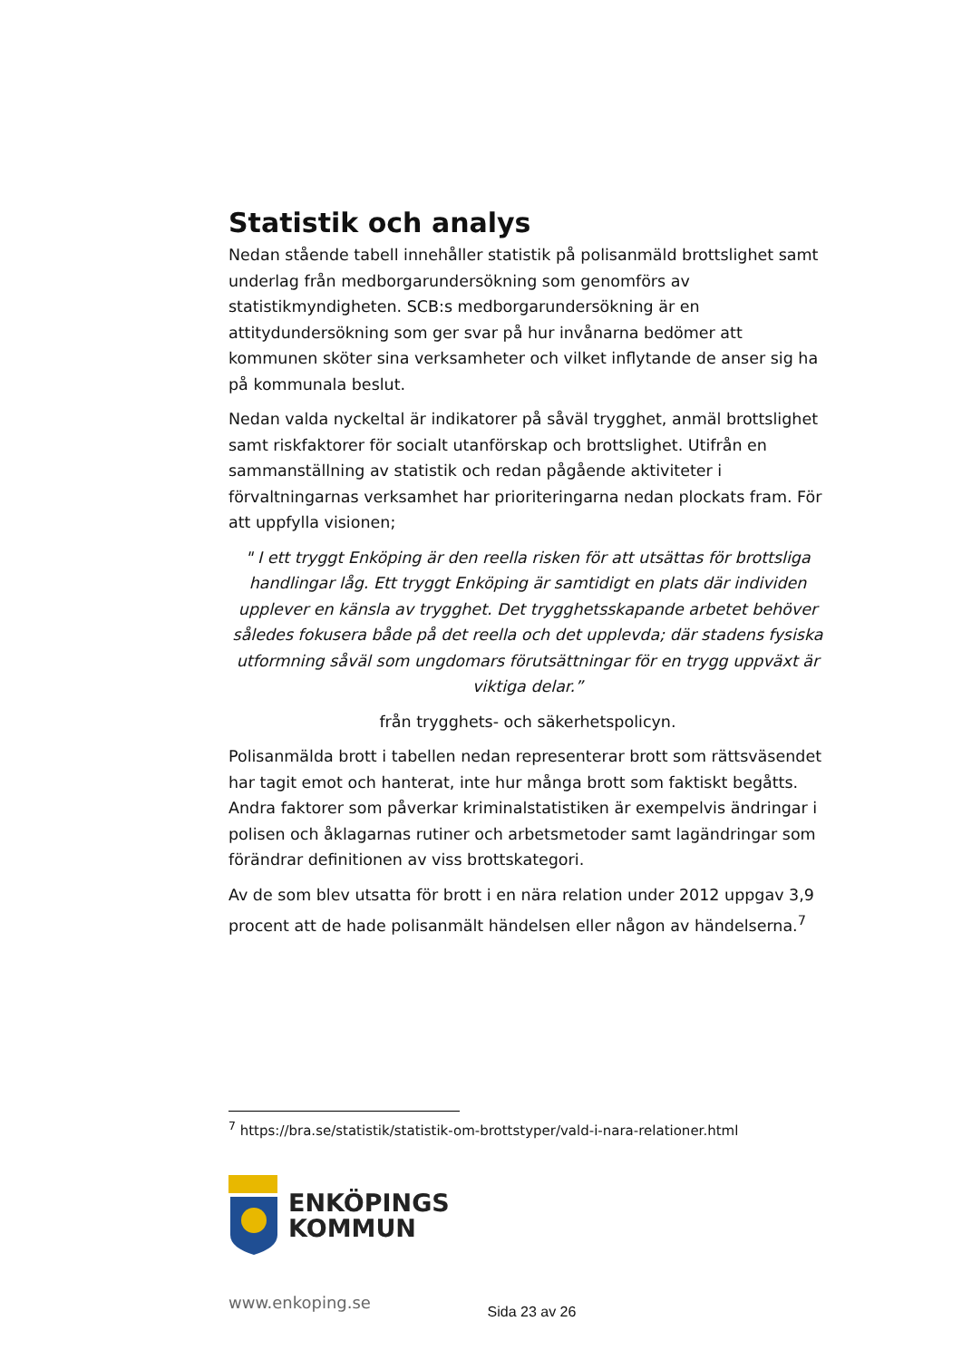Statistik och analys
Nedan stående tabell innehåller statistik på polisanmäld brottslighet samt underlag från medborgarundersökning som genomförs av statistikmyndigheten. SCB:s medborgarundersökning är en attitydundersökning som ger svar på hur invånarna bedömer att kommunen sköter sina verksamheter och vilket inflytande de anser sig ha på kommunala beslut.
Nedan valda nyckeltal är indikatorer på såväl trygghet, anmäl brottslighet samt riskfaktorer för socialt utanförskap och brottslighet. Utifrån en sammanställning av statistik och redan pågående aktiviteter i förvaltningarnas verksamhet har prioriteringarna nedan plockats fram. För att uppfylla visionen;
" I ett tryggt Enköping är den reella risken för att utsättas för brottsliga handlingar låg. Ett tryggt Enköping är samtidigt en plats där individen upplever en känsla av trygghet. Det trygghetsskapande arbetet behöver således fokusera både på det reella och det upplevda; där stadens fysiska utformning såväl som ungdomars förutsättningar för en trygg uppväxt är viktiga delar.”
från trygghets- och säkerhetspolicyn.
Polisanmälda brott i tabellen nedan representerar brott som rättsväsendet har tagit emot och hanterat, inte hur många brott som faktiskt begåtts. Andra faktorer som påverkar kriminalstatistiken är exempelvis ändringar i polisen och åklagarnas rutiner och arbetsmetoder samt lagändringar som förändrar definitionen av viss brottskategori.
Av de som blev utsatta för brott i en nära relation under 2012 uppgav 3,9 procent att de hade polisanmält händelsen eller någon av händelserna.<sup>7</sup>
<sup>7</sup> https://bra.se/statistik/statistik-om-brottstyper/vald-i-nara-relationer.html
ENKÖPINGS
KOMMUN
www.enkoping.se
Sida 23 av 26